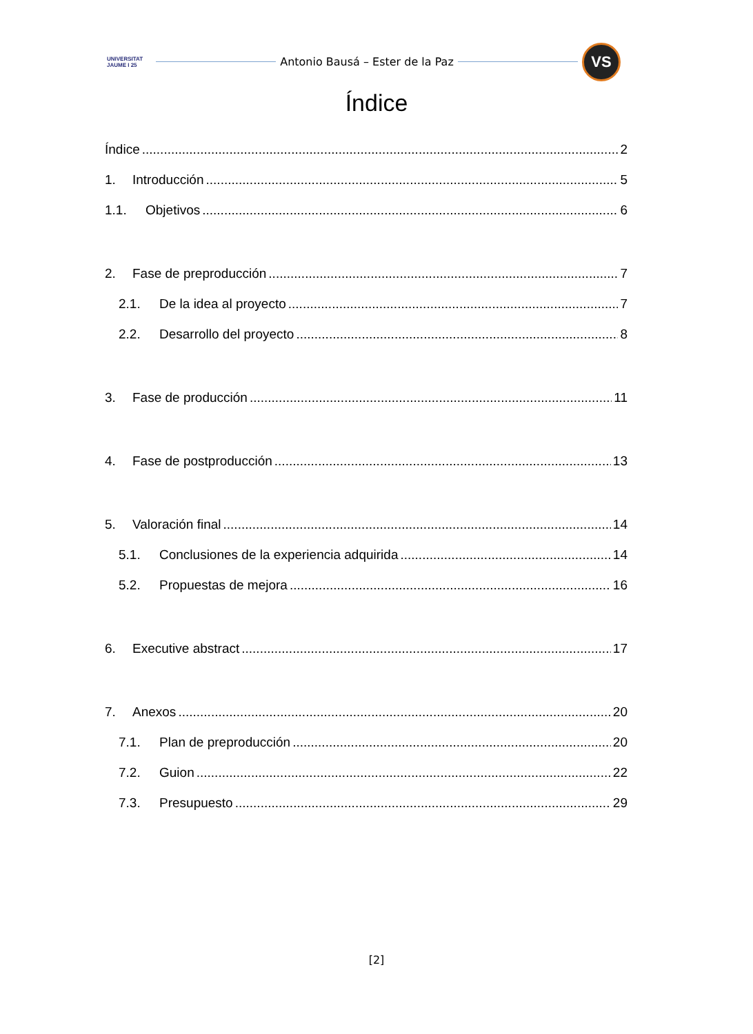UNIVERSITAT
JAUME I 25
Antonio Bausá – Ester de la Paz
VS
Índice
Índice 2
1. Introducción 5
1.1. Objetivos 6
2. Fase de preproducción 7
2.1. De la idea al proyecto 7
2.2. Desarrollo del proyecto 8
3. Fase de producción 11
4. Fase de postproducción 13
5. Valoración final 14
5.1. Conclusiones de la experiencia adquirida 14
5.2. Propuestas de mejora 16
6. Executive abstract 17
7. Anexos 20
7.1. Plan de preproducción 20
7.2. Guion 22
7.3. Presupuesto 29
[2]